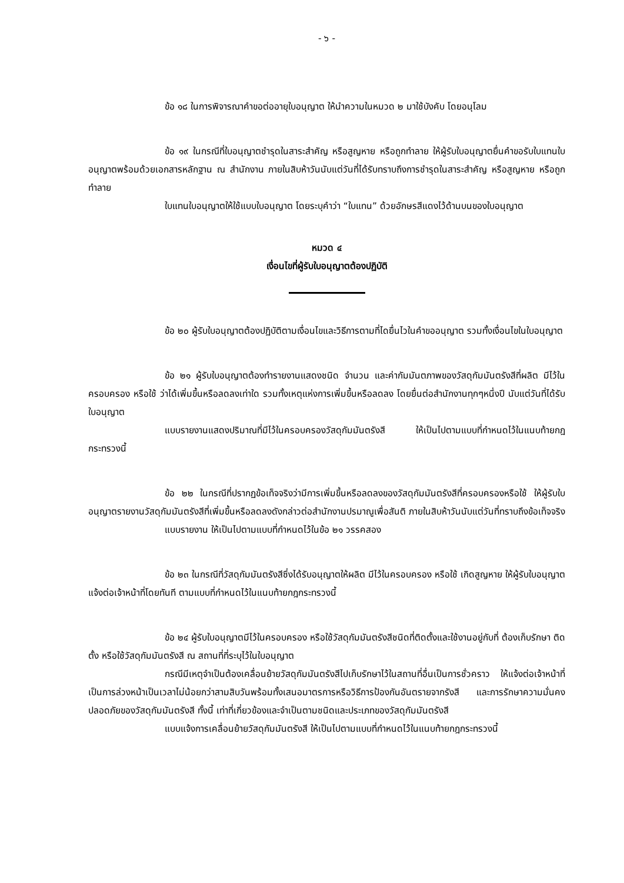- ๖ -
ข้อ ๑๘ ในการพิจารณาคำขอต่ออายุใบอนุญาต ให้นำความในหมวด ๒ มาใช้บังคับ โดยอนุโลม
ข้อ ๑๙ ในกรณีที่ใบอนุญาตชำรุดในสาระสำคัญ หรือสูญหาย หรือถูกทำลาย ให้ผู้รับใบอนุญาตยื่นคำขอรับใบแทนใบอนุญาตพร้อมด้วยเอกสารหลักฐาน ณ สำนักงาน ภายในสิบห้าวันนับแต่วันที่ได้รับทราบถึงการชำรุดในสาระสำคัญ หรือสูญหาย หรือถูกทำลาย
ใบแทนใบอนุญาตให้ใช้แบบใบอนุญาต โดยระบุคำว่า “ใบแทน” ด้วยอักษรสีแดงไว้ด้านบนของใบอนุญาต
หมวด ๔
เงื่อนไขที่ผู้รับใบอนุญาตต้องปฏิบัติ
ข้อ ๒๐ ผู้รับใบอนุญาตต้องปฏิบัติตามเงื่อนไขและวิธีการตามที่ไดยื่นไวในคำขออนุญาต รวมทั้งเงื่อนไขในใบอนุญาต
ข้อ ๒๑ ผู้รับใบอนุญาตต้องทำรายงานแสดงชนิด จำนวน และค่ากัมมันตภาพของวัสดุกัมมันตรังสีที่ผลิต มีไว้ในครอบครอง หรือใช้ ว่าได้เพิ่มขึ้นหรือลดลงเท่าใด รวมทั้งเหตุแห่งการเพิ่มขึ้นหรือลดลง โดยยื่นต่อสำนักงานทุกๆหนึ่งปี นับแต่วันที่ได้รับใบอนุญาต
แบบรายงานแสดงปริมาณที่มีไว้ในครอบครองวัสดุกัมมันตรังสี ให้เป็นไปตามแบบที่กำหนดไว้ในแนบท้ายกฎกระทรวงนี้
ข้อ ๒๒ ในกรณีที่ปรากฏข้อเท็จจริงว่ามีการเพิ่มขึ้นหรือลดลงของวัสดุกัมมันตรังสีที่ครอบครองหรือใช้ ให้ผู้รับใบอนุญาตรายงานวัสดุกัมมันตรังสีที่เพิ่มขึ้นหรือลดลงดังกล่าวต่อสำนักงานปรมาณูเพื่อสันติ ภายในสิบห้าวันนับแต่วันที่ทราบถึงข้อเท็จจริง
แบบรายงาน ให้เป็นไปตามแบบที่กำหนดไว้ในข้อ ๒๑ วรรคสอง
ข้อ ๒๓ ในกรณีที่วัสดุกัมมันตรังสีซึ่งได้รับอนุญาตให้ผลิต มีไว้ในครอบครอง หรือใช้ เกิดสูญหาย ให้ผู้รับใบอนุญาตแจ้งต่อเจ้าหน้าที่โดยทันที ตามแบบที่กำหนดไว้ในแนบท้ายกฎกระทรวงนี้
ข้อ ๒๔ ผู้รับใบอนุญาตมีไว้ในครอบครอง หรือใช้วัสดุกัมมันตรังสีชนิดที่ติดตั้งและใช้งานอยู่กับที่ ต้องเก็บรักษา ติดตั้ง หรือใช้วัสดุกัมมันตรังสี ณ สถานที่ที่ระบุไว้ในใบอนุญาต
กรณีมีเหตุจำเป็นต้องเคลื่อนย้ายวัสดุกัมมันตรังสีไปเก็บรักษาไว้ในสถานที่อื่นเป็นการชั่วคราว ให้แจ้งต่อเจ้าหน้าที่เป็นการล่วงหน้าเป็นเวลาไม่น้อยกว่าสามสิบวันพร้อมทั้งเสนอมาตรการหรือวิธีการป้องกันอันตรายจากรังสี และการรักษาความมั่นคงปลอดภัยของวัสดุกัมมันตรังสี ทั้งนี้ เท่าที่เกี่ยวข้องและจำเป็นตามชนิดและประเภทของวัสดุกัมมันตรังสี
แบบแจ้งการเคลื่อนย้ายวัสดุกัมมันตรังสี ให้เป็นไปตามแบบที่กำหนดไว้ในแนบท้ายกฎกระทรวงนี้